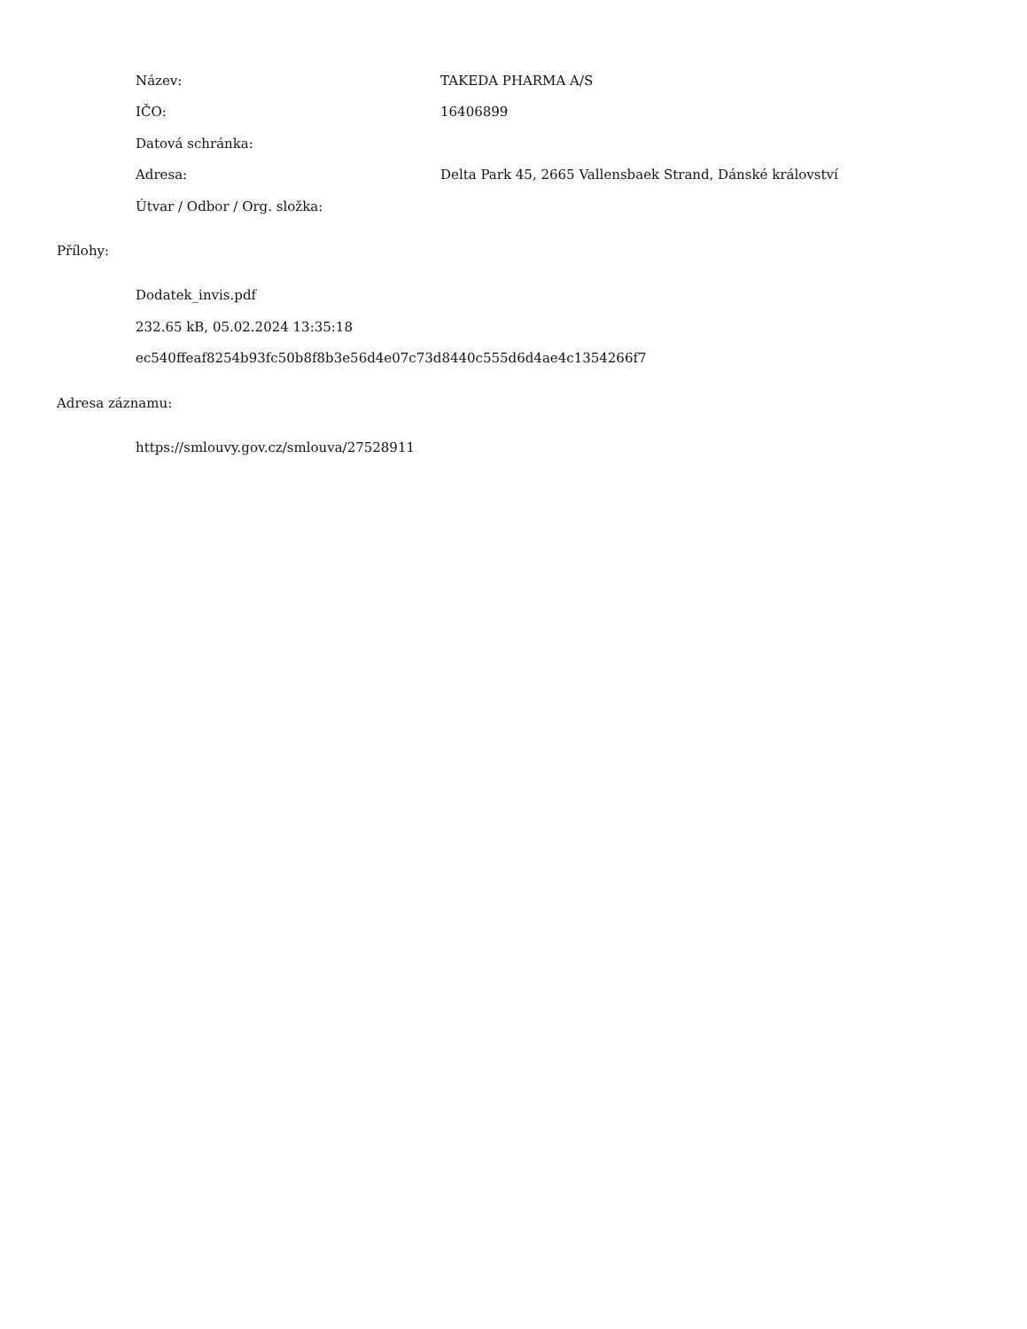Název: TAKEDA PHARMA A/S
IČO: 16406899
Datová schránka:
Adresa:
Delta Park 45, 2665 Vallensbaek Strand, Dánské království
Útvar / Odbor / Org. složka:
Přílohy:
Dodatek_invis.pdf
232.65 kB, 05.02.2024 13:35:18
ec540ffeaf8254b93fc50b8f8b3e56d4e07c73d8440c555d6d4ae4c1354266f7
Adresa záznamu:
https://smlouvy.gov.cz/smlouva/27528911